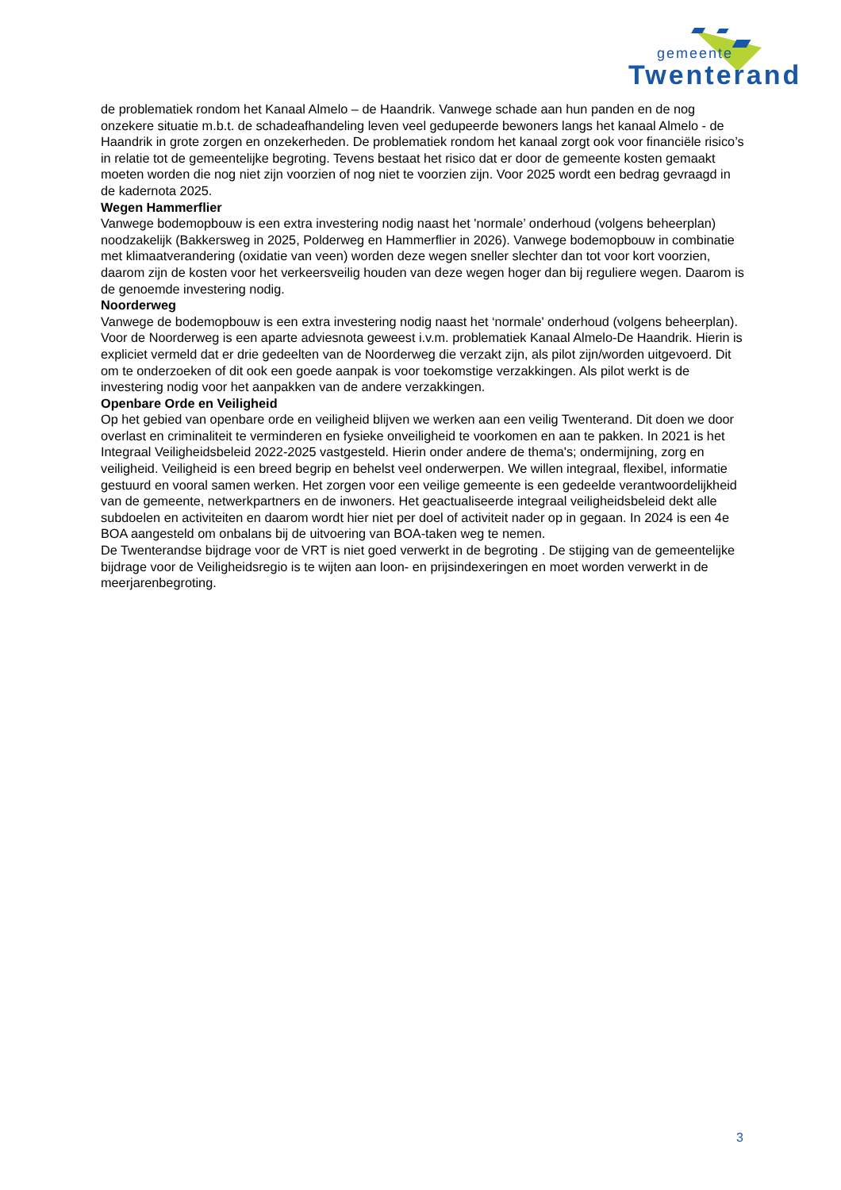gemeente
Twenterand
de problematiek rondom het Kanaal Almelo – de Haandrik. Vanwege schade aan hun panden en de nog onzekere situatie m.b.t. de schadeafhandeling leven veel gedupeerde bewoners langs het kanaal Almelo - de Haandrik in grote zorgen en onzekerheden. De problematiek rondom het kanaal zorgt ook voor financiële risico’s in relatie tot de gemeentelijke begroting. Tevens bestaat het risico dat er door de gemeente kosten gemaakt moeten worden die nog niet zijn voorzien of nog niet te voorzien zijn. Voor 2025 wordt een bedrag gevraagd in de kadernota 2025.
Wegen Hammerflier
Vanwege bodemopbouw is een extra investering nodig naast het 'normale’ onderhoud (volgens beheerplan) noodzakelijk (Bakkersweg in 2025, Polderweg en Hammerflier in 2026). Vanwege bodemopbouw in combinatie met klimaatverandering (oxidatie van veen) worden deze wegen sneller slechter dan tot voor kort voorzien, daarom zijn de kosten voor het verkeersveilig houden van deze wegen hoger dan bij reguliere wegen. Daarom is de genoemde investering nodig.
Noorderweg
Vanwege de bodemopbouw is een extra investering nodig naast het ‘normale' onderhoud (volgens beheerplan). Voor de Noorderweg is een aparte adviesnota geweest i.v.m. problematiek Kanaal Almelo-De Haandrik. Hierin is expliciet vermeld dat er drie gedeelten van de Noorderweg die verzakt zijn, als pilot zijn/worden uitgevoerd. Dit om te onderzoeken of dit ook een goede aanpak is voor toekomstige verzakkingen. Als pilot werkt is de investering nodig voor het aanpakken van de andere verzakkingen.
Openbare Orde en Veiligheid
Op het gebied van openbare orde en veiligheid blijven we werken aan een veilig Twenterand. Dit doen we door overlast en criminaliteit te verminderen en fysieke onveiligheid te voorkomen en aan te pakken. In 2021 is het Integraal Veiligheidsbeleid 2022-2025 vastgesteld. Hierin onder andere de thema's; ondermijning, zorg en veiligheid. Veiligheid is een breed begrip en behelst veel onderwerpen. We willen integraal, flexibel, informatie gestuurd en vooral samen werken. Het zorgen voor een veilige gemeente is een gedeelde verantwoordelijkheid van de gemeente, netwerkpartners en de inwoners. Het geactualiseerde integraal veiligheidsbeleid dekt alle subdoelen en activiteiten en daarom wordt hier niet per doel of activiteit nader op in gegaan. In 2024 is een 4e BOA aangesteld om onbalans bij de uitvoering van BOA-taken weg te nemen.
De Twenterandse bijdrage voor de VRT is niet goed verwerkt in de begroting . De stijging van de gemeentelijke bijdrage voor de Veiligheidsregio is te wijten aan loon- en prijsindexeringen en moet worden verwerkt in de meerjarenbegroting.
3